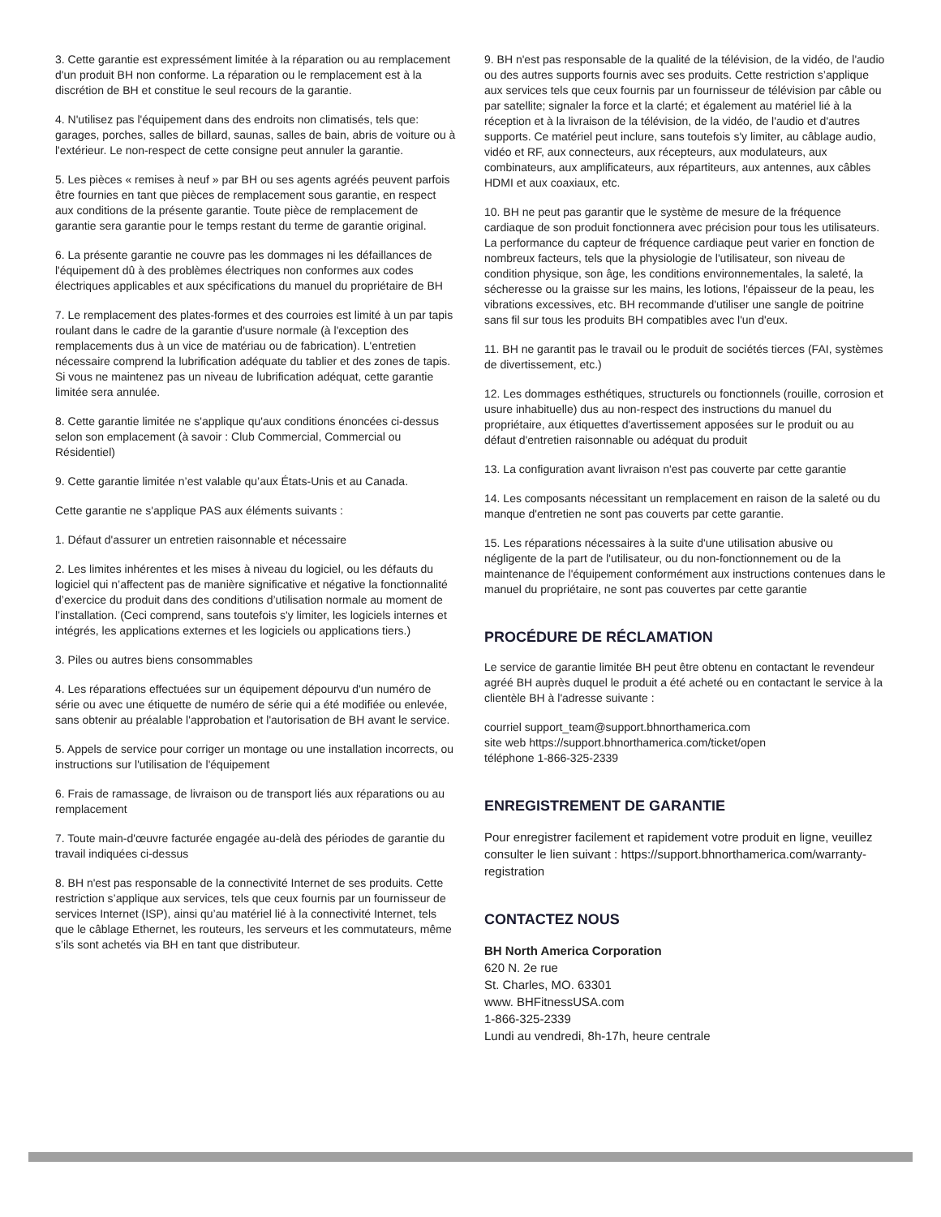3. Cette garantie est expressément limitée à la réparation ou au remplacement d'un produit BH non conforme. La réparation ou le remplacement est à la discrétion de BH et constitue le seul recours de la garantie.
4. N'utilisez pas l'équipement dans des endroits non climatisés, tels que: garages, porches, salles de billard, saunas, salles de bain, abris de voiture ou à l'extérieur. Le non-respect de cette consigne peut annuler la garantie.
5. Les pièces « remises à neuf » par BH ou ses agents agréés peuvent parfois être fournies en tant que pièces de remplacement sous garantie, en respect aux conditions de la présente garantie. Toute pièce de remplacement de garantie sera garantie pour le temps restant du terme de garantie original.
6. La présente garantie ne couvre pas les dommages ni les défaillances de l'équipement dû à des problèmes électriques non conformes aux codes électriques applicables et aux spécifications du manuel du propriétaire de BH
7. Le remplacement des plates-formes et des courroies est limité à un par tapis roulant dans le cadre de la garantie d'usure normale (à l'exception des remplacements dus à un vice de matériau ou de fabrication). L'entretien nécessaire comprend la lubrification adéquate du tablier et des zones de tapis. Si vous ne maintenez pas un niveau de lubrification adéquat, cette garantie limitée sera annulée.
8. Cette garantie limitée ne s'applique qu'aux conditions énoncées ci-dessus selon son emplacement (à savoir : Club Commercial, Commercial ou Résidentiel)
9. Cette garantie limitée n’est valable qu’aux États-Unis et au Canada.
Cette garantie ne s'applique PAS aux éléments suivants :
1. Défaut d'assurer un entretien raisonnable et nécessaire
2. Les limites inhérentes et les mises à niveau du logiciel, ou les défauts du logiciel qui n’affectent pas de manière significative et négative la fonctionnalité d’exercice du produit dans des conditions d’utilisation normale au moment de l’installation. (Ceci comprend, sans toutefois s'y limiter, les logiciels internes et intégrés, les applications externes et les logiciels ou applications tiers.)
3. Piles ou autres biens consommables
4. Les réparations effectuées sur un équipement dépourvu d'un numéro de série ou avec une étiquette de numéro de série qui a été modifiée ou enlevée, sans obtenir au préalable l'approbation et l'autorisation de BH avant le service.
5. Appels de service pour corriger un montage ou une installation incorrects, ou instructions sur l'utilisation de l'équipement
6. Frais de ramassage, de livraison ou de transport liés aux réparations ou au remplacement
7. Toute main-d'œuvre facturée engagée au-delà des périodes de garantie du travail indiquées ci-dessus
8. BH n'est pas responsable de la connectivité Internet de ses produits. Cette restriction s’applique aux services, tels que ceux fournis par un fournisseur de services Internet (ISP), ainsi qu’au matériel lié à la connectivité Internet, tels que le câblage Ethernet, les routeurs, les serveurs et les commutateurs, même s’ils sont achetés via BH en tant que distributeur.
9. BH n'est pas responsable de la qualité de la télévision, de la vidéo, de l'audio ou des autres supports fournis avec ses produits. Cette restriction s’applique aux services tels que ceux fournis par un fournisseur de télévision par câble ou par satellite; signaler la force et la clarté; et également au matériel lié à la réception et à la livraison de la télévision, de la vidéo, de l'audio et d'autres supports. Ce matériel peut inclure, sans toutefois s'y limiter, au câblage audio, vidéo et RF, aux connecteurs, aux récepteurs, aux modulateurs, aux combinateurs, aux amplificateurs, aux répartiteurs, aux antennes, aux câbles HDMI et aux coaxiaux, etc.
10. BH ne peut pas garantir que le système de mesure de la fréquence cardiaque de son produit fonctionnera avec précision pour tous les utilisateurs. La performance du capteur de fréquence cardiaque peut varier en fonction de nombreux facteurs, tels que la physiologie de l'utilisateur, son niveau de condition physique, son âge, les conditions environnementales, la saleté, la sécheresse ou la graisse sur les mains, les lotions, l'épaisseur de la peau, les vibrations excessives, etc. BH recommande d'utiliser une sangle de poitrine sans fil sur tous les produits BH compatibles avec l'un d'eux.
11. BH ne garantit pas le travail ou le produit de sociétés tierces (FAI, systèmes de divertissement, etc.)
12. Les dommages esthétiques, structurels ou fonctionnels (rouille, corrosion et usure inhabituelle) dus au non-respect des instructions du manuel du propriétaire, aux étiquettes d'avertissement apposées sur le produit ou au défaut d'entretien raisonnable ou adéquat du produit
13. La configuration avant livraison n'est pas couverte par cette garantie
14. Les composants nécessitant un remplacement en raison de la saleté ou du manque d'entretien ne sont pas couverts par cette garantie.
15. Les réparations nécessaires à la suite d'une utilisation abusive ou négligente de la part de l'utilisateur, ou du non-fonctionnement ou de la maintenance de l'équipement conformément aux instructions contenues dans le manuel du propriétaire, ne sont pas couvertes par cette garantie
PROCÉDURE DE RÉCLAMATION
Le service de garantie limitée BH peut être obtenu en contactant le revendeur agréé BH auprès duquel le produit a été acheté ou en contactant le service à la clientèle BH à l'adresse suivante :
courriel support_team@support.bhnorthamerica.com
site web https://support.bhnorthamerica.com/ticket/open
téléphone 1-866-325-2339
ENREGISTREMENT DE GARANTIE
Pour enregistrer facilement et rapidement votre produit en ligne, veuillez consulter le lien suivant : https://support.bhnorthamerica.com/warranty-registration
CONTACTEZ NOUS
BH North America Corporation
620 N. 2e rue
St. Charles, MO. 63301
www. BHFitnessUSA.com
1-866-325-2339
Lundi au vendredi, 8h-17h, heure centrale